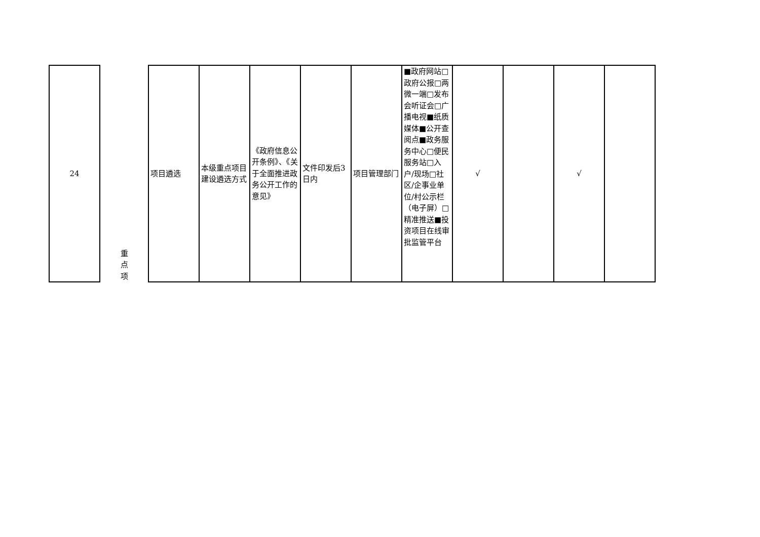| 24 | 重 点 项 | 项目遴选 | 本级重点项目建设遴选方式 | 《政府信息公开条例》、《关于全面推进政务公开工作的意见》 | 文件印发后3日内 | 项目管理部门 | ■政府网站□政府公报□两微一端□发布会听证会□广播电视■纸质媒体■公开查阅点■政务服务中心□便民服务站□入户/现场□社区/企事业单位/村公示栏（电子屏）□精准推送■投资项目在线审批监管平台 | √ | | √ | |